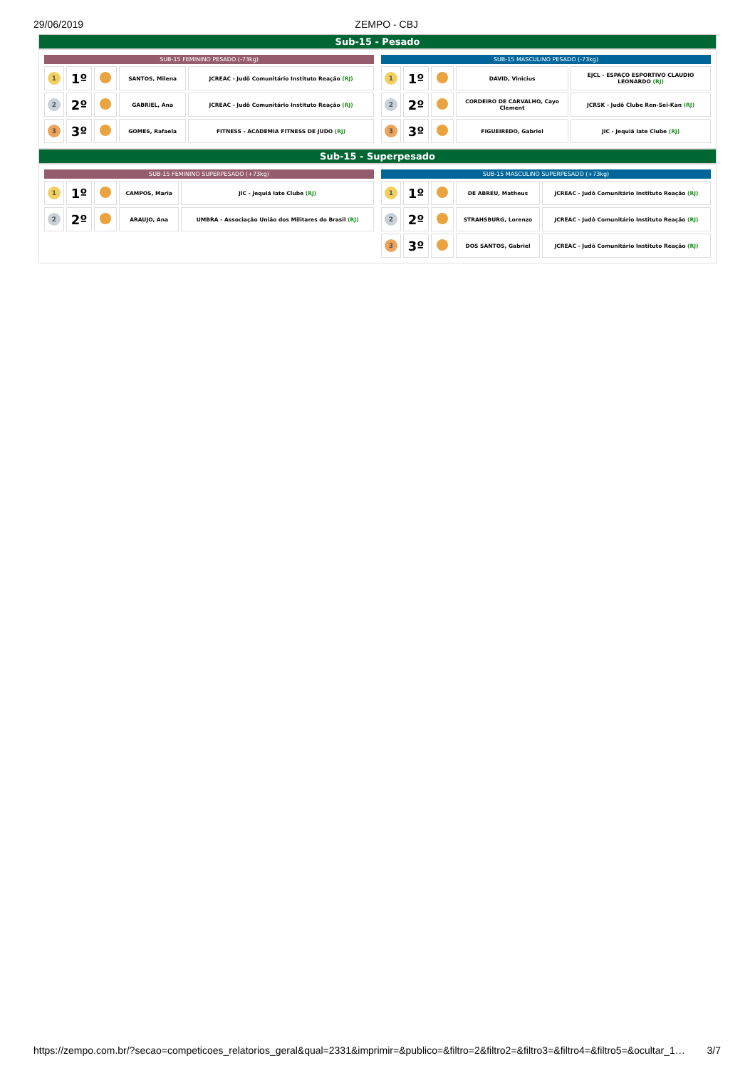29/06/2019 ZEMPO - CBJ
Sub-15 - Pesado
| SUB-15 FEMININO PESADO (-73kg) | | | | |
| --- | --- | --- | --- | --- |
| 1 | 1º | | SANTOS, Milena | JCREAC - Judô Comunitário Instituto Reação (RJ) |
| 2 | 2º | | GABRIEL, Ana | JCREAC - Judô Comunitário Instituto Reação (RJ) |
| 3 | 3º | | GOMES, Rafaela | FITNESS - ACADEMIA FITNESS DE JUDO (RJ) |
| SUB-15 MASCULINO PESADO (-73kg) | | | | |
| --- | --- | --- | --- | --- |
| 1 | 1º | | DAVID, Vinicius | EJCL - ESPAÇO ESPORTIVO CLAUDIO LEONARDO (RJ) |
| 2 | 2º | | CORDEIRO DE CARVALHO, Cayo Clement | JCRSK - Judô Clube Ren-Sei-Kan (RJ) |
| 3 | 3º | | FIGUEIREDO, Gabriel | JIC - Jequiá Iate Clube (RJ) |
Sub-15 - Superpesado
| SUB-15 FEMININO SUPERPESADO (+73kg) | | | | |
| --- | --- | --- | --- | --- |
| 1 | 1º | | CAMPOS, Maria | JIC - Jequiá Iate Clube (RJ) |
| 2 | 2º | | ARAUJO, Ana | UMBRA - Associação União dos Militares do Brasil (RJ) |
| SUB-15 MASCULINO SUPERPESADO (+73kg) | | | | |
| --- | --- | --- | --- | --- |
| 1 | 1º | | DE ABREU, Matheus | JCREAC - Judô Comunitário Instituto Reação (RJ) |
| 2 | 2º | | STRAHSBURG, Lorenzo | JCREAC - Judô Comunitário Instituto Reação (RJ) |
| 3 | 3º | | DOS SANTOS, Gabriel | JCREAC - Judô Comunitário Instituto Reação (RJ) |
https://zempo.com.br/?secao=competicoes_relatorios_geral&qual=2331&imprimir=&publico=&filtro=2&filtro2=&filtro3=&filtro4=&filtro5=&ocultar_1… 3/7